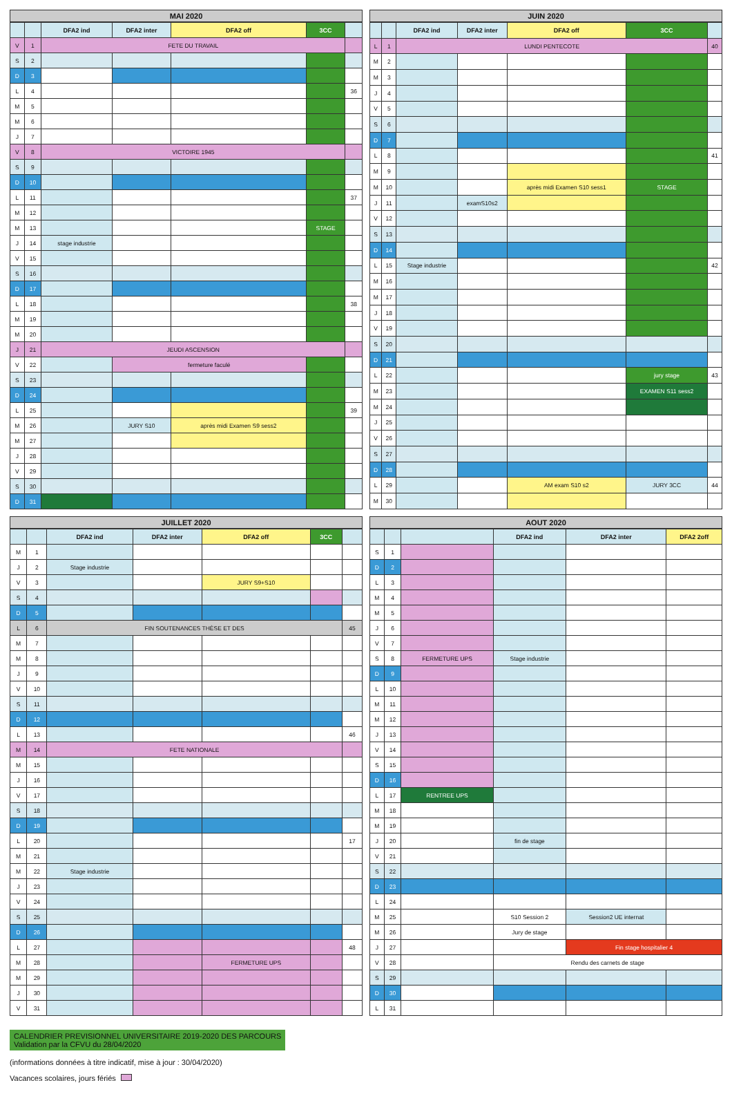MAI 2020
| | | DFA2 ind | DFA2 inter | DFA2 off | 3CC | |
| --- | --- | --- | --- | --- | --- | --- |
| V | 1 | FETE DU TRAVAIL | | | | |
| S | 2 | | | | | |
| D | 3 | | | | | |
| L | 4 | | | | | 36 |
| M | 5 | | | | | |
| M | 6 | | | | | |
| J | 7 | | | | | |
| V | 8 | VICTOIRE 1945 | | | | |
| S | 9 | | | | | |
| D | 10 | | | | | |
| L | 11 | | | | | 37 |
| M | 12 | | | | | |
| M | 13 | | | | STAGE | |
| J | 14 | stage industrie | | | | |
| V | 15 | | | | | |
| S | 16 | | | | | |
| D | 17 | | | | | |
| L | 18 | | | | | 38 |
| M | 19 | | | | | |
| M | 20 | | | | | |
| J | 21 | JEUDI ASCENSION | | | | |
| V | 22 | | fermeture faculé | | | |
| S | 23 | | | | | |
| D | 24 | | | | | |
| L | 25 | | | | | 39 |
| M | 26 | | JURY S10 | après midi Examen S9 sess2 | | |
| M | 27 | | | | | |
| J | 28 | | | | | |
| V | 29 | | | | | |
| S | 30 | | | | | |
| D | 31 | | | | | |
JUIN 2020
| | | DFA2 ind | DFA2 inter | DFA2 off | 3CC | |
| --- | --- | --- | --- | --- | --- | --- |
| L | 1 | LUNDI PENTECOTE | | | | 40 |
| M | 2 | | | | | |
| M | 3 | | | | | |
| J | 4 | | | | | |
| V | 5 | | | | | |
| S | 6 | | | | | |
| D | 7 | | | | | |
| L | 8 | | | | | 41 |
| M | 9 | | | | | |
| M | 10 | | | après midi Examen S10 sess1 | STAGE | |
| J | 11 | | examS10s2 | | | |
| V | 12 | | | | | |
| S | 13 | | | | | |
| D | 14 | | | | | |
| L | 15 | Stage industrie | | | | 42 |
| M | 16 | | | | | |
| M | 17 | | | | | |
| J | 18 | | | | | |
| V | 19 | | | | | |
| S | 20 | | | | | |
| D | 21 | | | | | |
| L | 22 | | | | jury stage | 43 |
| M | 23 | | | | EXAMEN S11 sess2 | |
| M | 24 | | | | | |
| J | 25 | | | | | |
| V | 26 | | | | | |
| S | 27 | | | | | |
| D | 28 | | | | | |
| L | 29 | | | AM exam S10 s2 | JURY 3CC | 44 |
| M | 30 | | | | | |
JUILLET 2020
| | | DFA2 ind | DFA2 inter | DFA2 off | 3CC | |
| --- | --- | --- | --- | --- | --- | --- |
| M | 1 | | | | | |
| J | 2 | Stage industrie | | | | |
| V | 3 | | | JURY S9+S10 | | |
| S | 4 | | | | | |
| D | 5 | | | | | |
| L | 6 | FIN SOUTENANCES THÈSE ET DES | | | | 45 |
| M | 7 | | | | | |
| M | 8 | | | | | |
| J | 9 | | | | | |
| V | 10 | | | | | |
| S | 11 | | | | | |
| D | 12 | | | | | |
| L | 13 | | | | | 46 |
| M | 14 | FETE NATIONALE | | | | |
| M | 15 | | | | | |
| J | 16 | | | | | |
| V | 17 | | | | | |
| S | 18 | | | | | |
| D | 19 | | | | | |
| L | 20 | | | | | 17 |
| M | 21 | | | | | |
| M | 22 | Stage industrie | | | | |
| J | 23 | | | | | |
| V | 24 | | | | | |
| S | 25 | | | | | |
| D | 26 | | | | | |
| L | 27 | | | | | 48 |
| M | 28 | | | FERMETURE UPS | | |
| M | 29 | | | | | |
| J | 30 | | | | | |
| V | 31 | | | | | |
AOUT 2020
| | | | DFA2 ind | DFA2 inter | DFA2 2off |
| --- | --- | --- | --- | --- | --- |
| S | 1 | | | | |
| D | 2 | | | | |
| L | 3 | | | | |
| M | 4 | | | | |
| M | 5 | | | | |
| J | 6 | | | | |
| V | 7 | | | | |
| S | 8 | FERMETURE UPS | Stage industrie | | |
| D | 9 | | | | |
| L | 10 | | | | |
| M | 11 | | | | |
| M | 12 | | | | |
| J | 13 | | | | |
| V | 14 | | | | |
| S | 15 | | | | |
| D | 16 | | | | |
| L | 17 | RENTREE UPS | | | |
| M | 18 | | | | |
| M | 19 | | | | |
| J | 20 | | fin de stage | | |
| V | 21 | | | | |
| S | 22 | | | | |
| D | 23 | | | | |
| L | 24 | | | | |
| M | 25 | | S10 Session 2 | Session2 UE internat | |
| M | 26 | | Jury de stage | | |
| J | 27 | | | Fin stage hospitalier 4 | |
| V | 28 | | Rendu des carnets de stage | | |
| S | 29 | | | | |
| D | 30 | | | | |
| L | 31 | | | | |
CALENDRIER PREVISIONNEL UNIVERSITAIRE 2019-2020 DES PARCOURS
Validation par la CFVU du 28/04/2020
(informations données à titre indicatif, mise à jour : 30/04/2020)
Vacances scolaires, jours fériés